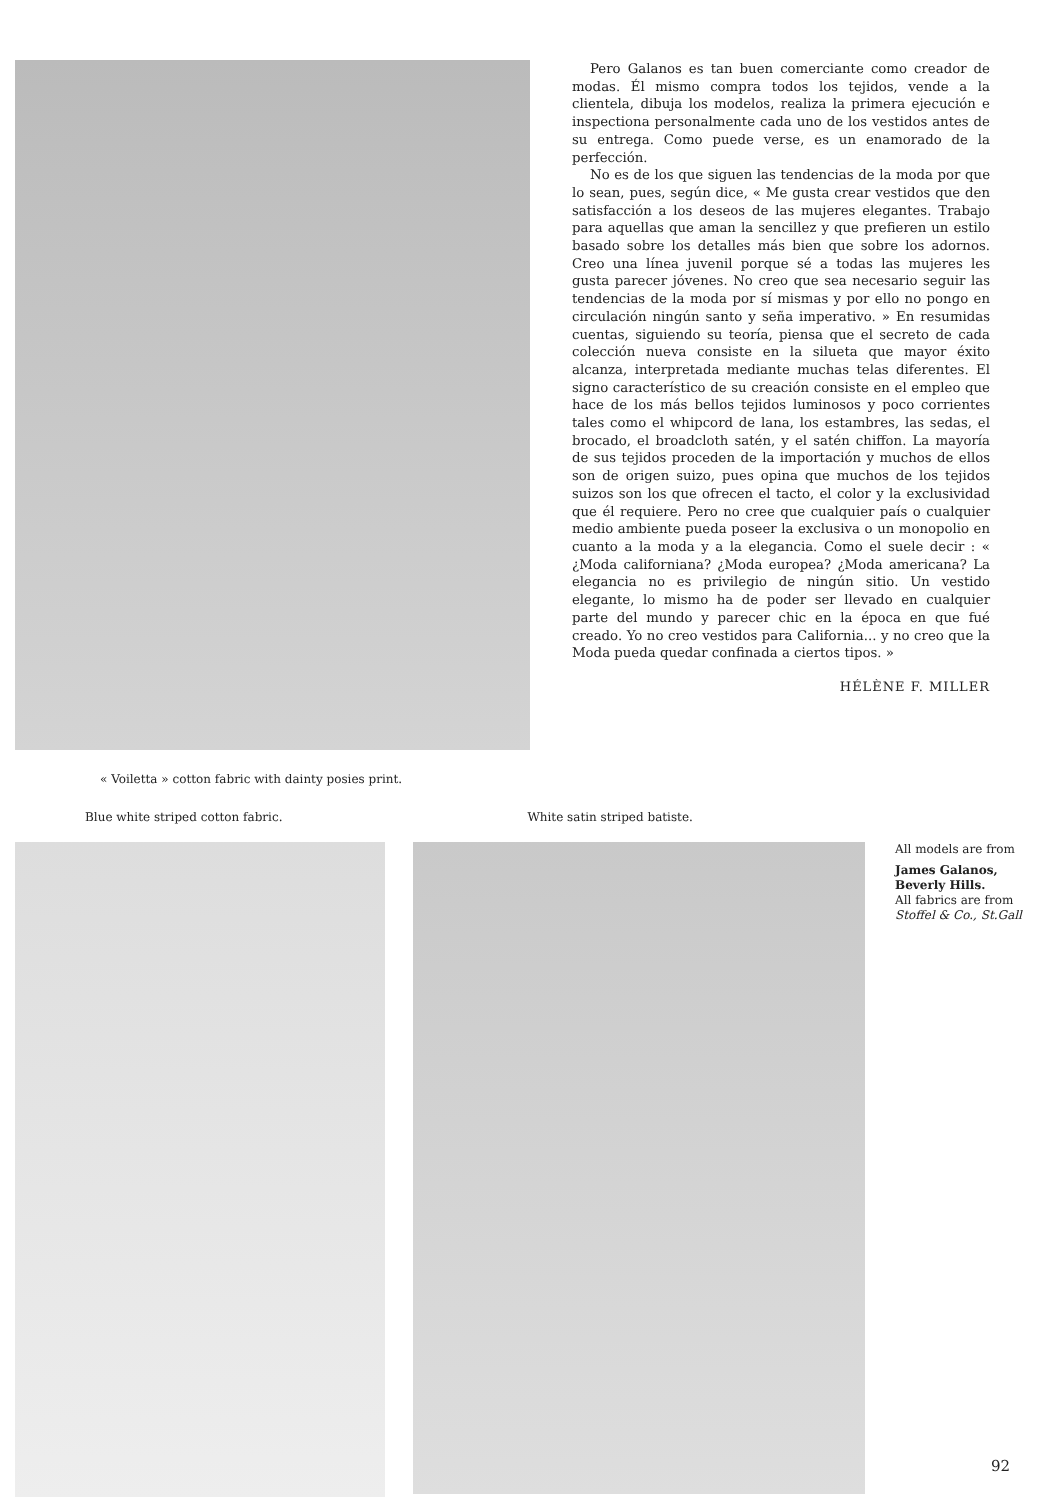Pero Galanos es tan buen comerciante como creador de modas. Él mismo compra todos los tejidos, vende a la clientela, dibuja los modelos, realiza la primera ejecución e inspectiona personalmente cada uno de los vestidos antes de su entrega. Como puede verse, es un enamorado de la perfección.
No es de los que siguen las tendencias de la moda por que lo sean, pues, según dice, « Me gusta crear vestidos que den satisfacción a los deseos de las mujeres elegantes. Trabajo para aquellas que aman la sencillez y que prefieren un estilo basado sobre los detalles más bien que sobre los adornos. Creo una línea juvenil porque sé a todas las mujeres les gusta parecer jóvenes. No creo que sea necesario seguir las tendencias de la moda por sí mismas y por ello no pongo en circulación ningún santo y seña imperativo. » En resumidas cuentas, siguiendo su teoría, piensa que el secreto de cada colección nueva consiste en la silueta que mayor éxito alcanza, interpretada mediante muchas telas diferentes. El signo característico de su creación consiste en el empleo que hace de los más bellos tejidos luminosos y poco corrientes tales como el whipcord de lana, los estambres, las sedas, el brocado, el broadcloth satén, y el satén chiffon. La mayoría de sus tejidos proceden de la importación y muchos de ellos son de origen suizo, pues opina que muchos de los tejidos suizos son los que ofrecen el tacto, el color y la exclusividad que él requiere. Pero no cree que cualquier país o cualquier medio ambiente pueda poseer la exclusiva o un monopolio en cuanto a la moda y a la elegancia. Como el suele decir : « ¿Moda californiana? ¿Moda europea? ¿Moda americana? La elegancia no es privilegio de ningún sitio. Un vestido elegante, lo mismo ha de poder ser llevado en cualquier parte del mundo y parecer chic en la época en que fué creado. Yo no creo vestidos para California... y no creo que la Moda pueda quedar confinada a ciertos tipos. »
HÉLÈNE F. MILLER
« Voiletta » cotton fabric with dainty posies print.
Blue white striped cotton fabric. White satin striped batiste.
All models are from
James Galanos, Beverly Hills.
All fabrics are from
Stoffel & Co., St.Gall
92